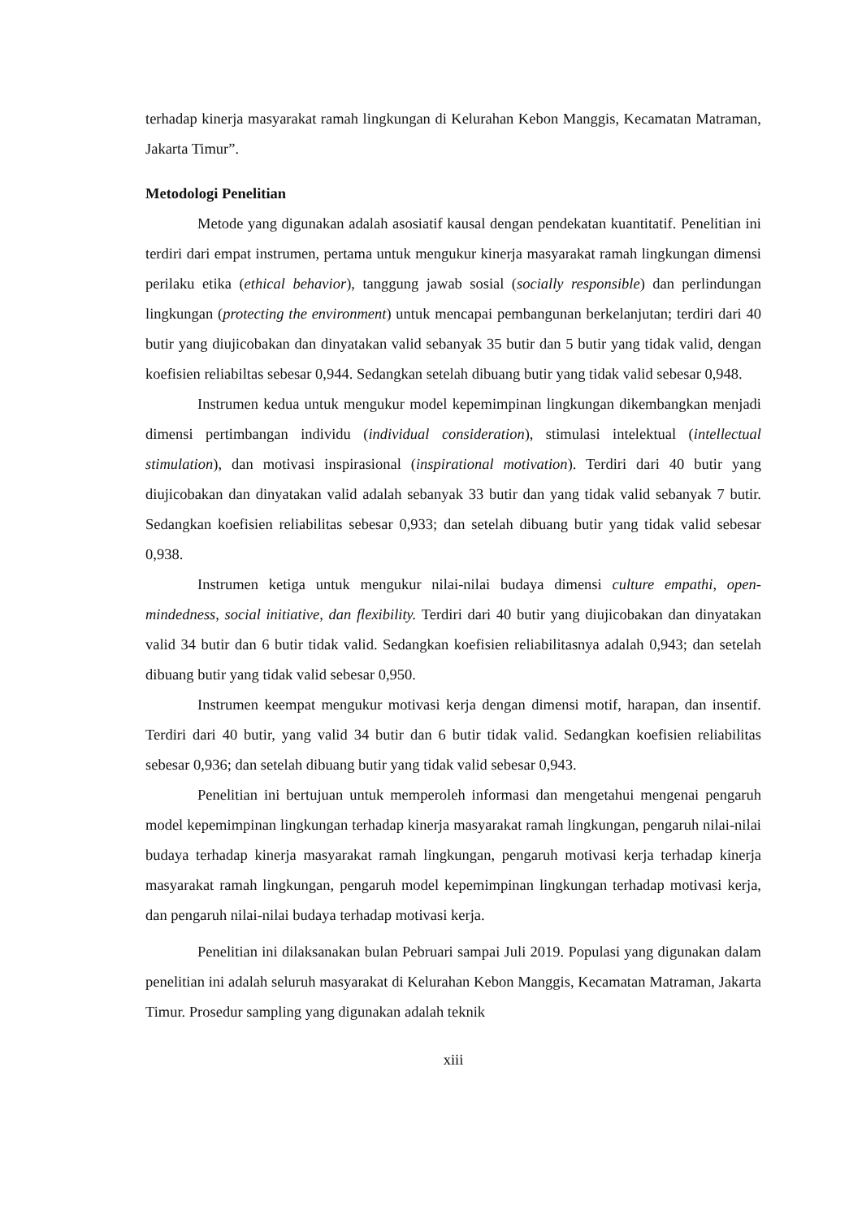terhadap kinerja masyarakat ramah lingkungan di Kelurahan Kebon Manggis, Kecamatan Matraman, Jakarta Timur”.
Metodologi Penelitian
Metode yang digunakan adalah asosiatif kausal dengan pendekatan kuantitatif. Penelitian ini terdiri dari empat instrumen, pertama untuk mengukur kinerja masyarakat ramah lingkungan dimensi perilaku etika (ethical behavior), tanggung jawab sosial (socially responsible) dan perlindungan lingkungan (protecting the environment) untuk mencapai pembangunan berkelanjutan; terdiri dari 40 butir yang diujicobakan dan dinyatakan valid sebanyak 35 butir dan 5 butir yang tidak valid, dengan koefisien reliabiltas sebesar 0,944. Sedangkan setelah dibuang butir yang tidak valid sebesar 0,948.
Instrumen kedua untuk mengukur model kepemimpinan lingkungan dikembangkan menjadi dimensi pertimbangan individu (individual consideration), stimulasi intelektual (intellectual stimulation), dan motivasi inspirasional (inspirational motivation). Terdiri dari 40 butir yang diujicobakan dan dinyatakan valid adalah sebanyak 33 butir dan yang tidak valid sebanyak 7 butir. Sedangkan koefisien reliabilitas sebesar 0,933; dan setelah dibuang butir yang tidak valid sebesar 0,938.
Instrumen ketiga untuk mengukur nilai-nilai budaya dimensi culture empathi, open-mindedness, social initiative, dan flexibility. Terdiri dari 40 butir yang diujicobakan dan dinyatakan valid 34 butir dan 6 butir tidak valid. Sedangkan koefisien reliabilitasnya adalah 0,943; dan setelah dibuang butir yang tidak valid sebesar 0,950.
Instrumen keempat mengukur motivasi kerja dengan dimensi motif, harapan, dan insentif. Terdiri dari 40 butir, yang valid 34 butir dan 6 butir tidak valid. Sedangkan koefisien reliabilitas sebesar 0,936; dan setelah dibuang butir yang tidak valid sebesar 0,943.
Penelitian ini bertujuan untuk memperoleh informasi dan mengetahui mengenai pengaruh model kepemimpinan lingkungan terhadap kinerja masyarakat ramah lingkungan, pengaruh nilai-nilai budaya terhadap kinerja masyarakat ramah lingkungan, pengaruh motivasi kerja terhadap kinerja masyarakat ramah lingkungan, pengaruh model kepemimpinan lingkungan terhadap motivasi kerja, dan pengaruh nilai-nilai budaya terhadap motivasi kerja.
Penelitian ini dilaksanakan bulan Pebruari sampai Juli 2019. Populasi yang digunakan dalam penelitian ini adalah seluruh masyarakat di Kelurahan Kebon Manggis, Kecamatan Matraman, Jakarta Timur. Prosedur sampling yang digunakan adalah teknik
xiii